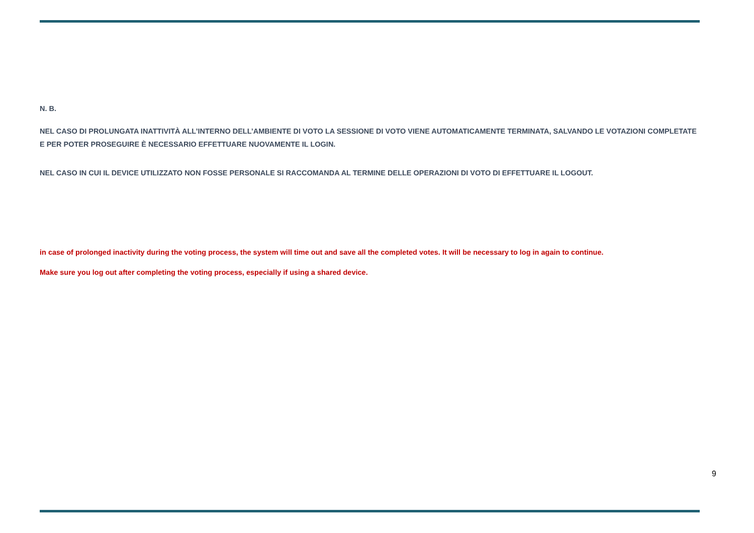N. B.
NEL CASO DI PROLUNGATA INATTIVITÀ ALL’INTERNO DELL’AMBIENTE DI VOTO LA SESSIONE DI VOTO VIENE AUTOMATICAMENTE TERMINATA, SALVANDO LE VOTAZIONI COMPLETATE E PER POTER PROSEGUIRE È NECESSARIO EFFETTUARE NUOVAMENTE IL LOGIN.
NEL CASO IN CUI IL DEVICE UTILIZZATO NON FOSSE PERSONALE SI RACCOMANDA AL TERMINE DELLE OPERAZIONI DI VOTO DI EFFETTUARE IL LOGOUT.
in case of prolonged inactivity during the voting process, the system will time out and save all the completed votes. It will be necessary to log in again to continue.
Make sure you log out after completing the voting process, especially if using a shared device.
9